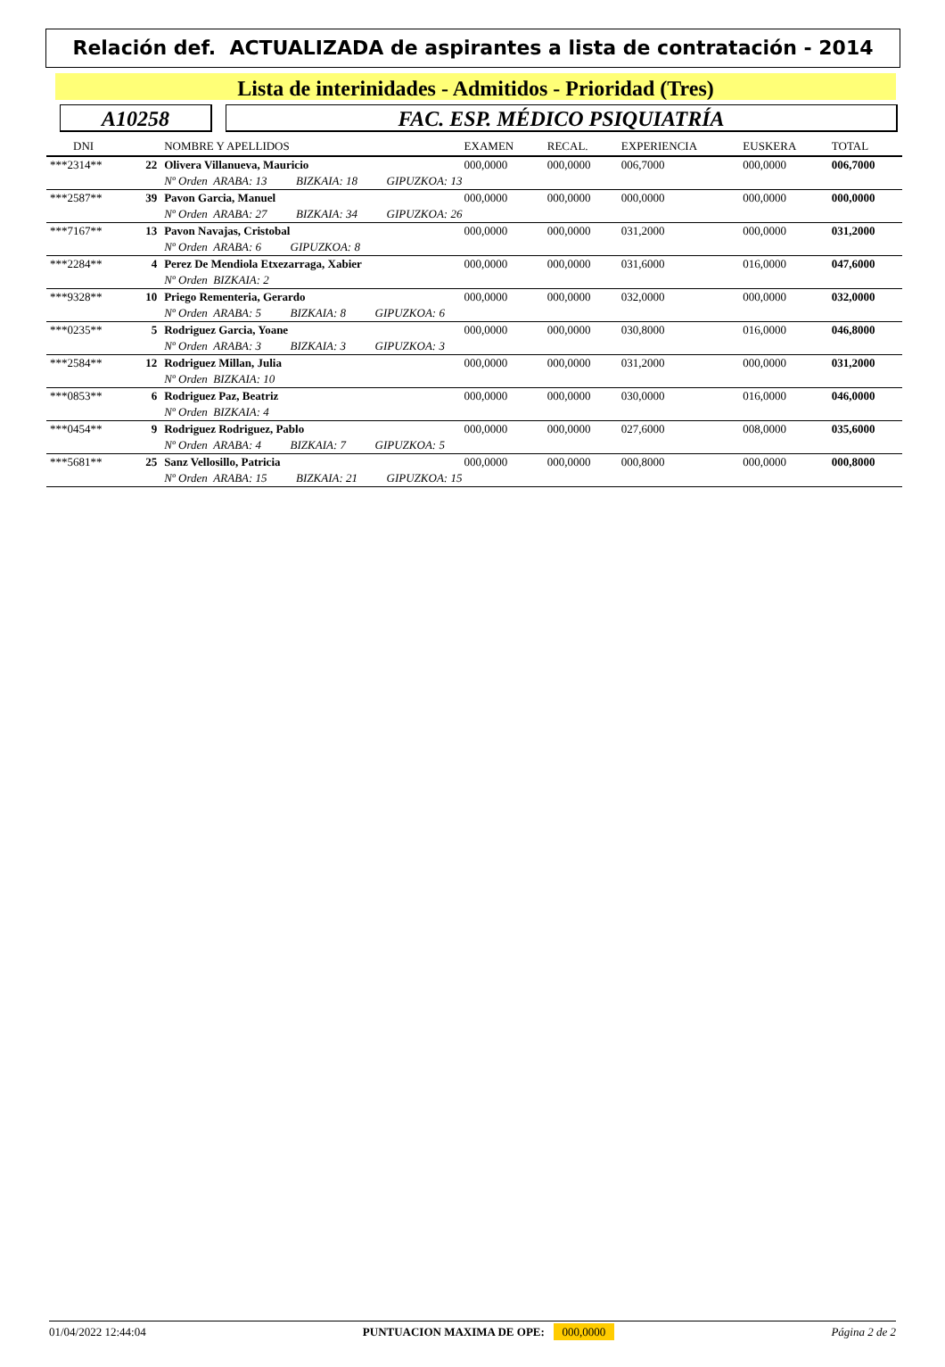Relación def. ACTUALIZADA de aspirantes a lista de contratación - 2014
Lista de interinidades - Admitidos - Prioridad (Tres)
A10258 FAC. ESP. MÉDICO PSIQUIATRÍA
| DNI | | NOMBRE Y APELLIDOS | EXAMEN | RECAL. | EXPERIENCIA | EUSKERA | TOTAL |
| --- | --- | --- | --- | --- | --- | --- | --- |
| ***2314** | 22 | Olivera Villanueva, Mauricio | 000,0000 | 000,0000 | 006,7000 | 000,0000 | 006,7000 |
| | | Nº Orden ARABA: 13 BIZKAIA: 18 GIPUZKOA: 13 | | | | | |
| ***2587** | 39 | Pavon Garcia, Manuel | 000,0000 | 000,0000 | 000,0000 | 000,0000 | 000,0000 |
| | | Nº Orden ARABA: 27 BIZKAIA: 34 GIPUZKOA: 26 | | | | | |
| ***7167** | 13 | Pavon Navajas, Cristobal | 000,0000 | 000,0000 | 031,2000 | 000,0000 | 031,2000 |
| | | Nº Orden ARABA: 6 GIPUZKOA: 8 | | | | | |
| ***2284** | 4 | Perez De Mendiola Etxezarraga, Xabier | 000,0000 | 000,0000 | 031,6000 | 016,0000 | 047,6000 |
| | | Nº Orden BIZKAIA: 2 | | | | | |
| ***9328** | 10 | Priego Rementeria, Gerardo | 000,0000 | 000,0000 | 032,0000 | 000,0000 | 032,0000 |
| | | Nº Orden ARABA: 5 BIZKAIA: 8 GIPUZKOA: 6 | | | | | |
| ***0235** | 5 | Rodriguez Garcia, Yoane | 000,0000 | 000,0000 | 030,8000 | 016,0000 | 046,8000 |
| | | Nº Orden ARABA: 3 BIZKAIA: 3 GIPUZKOA: 3 | | | | | |
| ***2584** | 12 | Rodriguez Millan, Julia | 000,0000 | 000,0000 | 031,2000 | 000,0000 | 031,2000 |
| | | Nº Orden BIZKAIA: 10 | | | | | |
| ***0853** | 6 | Rodriguez Paz, Beatriz | 000,0000 | 000,0000 | 030,0000 | 016,0000 | 046,0000 |
| | | Nº Orden BIZKAIA: 4 | | | | | |
| ***0454** | 9 | Rodriguez Rodriguez, Pablo | 000,0000 | 000,0000 | 027,6000 | 008,0000 | 035,6000 |
| | | Nº Orden ARABA: 4 BIZKAIA: 7 GIPUZKOA: 5 | | | | | |
| ***5681** | 25 | Sanz Vellosillo, Patricia | 000,0000 | 000,0000 | 000,8000 | 000,0000 | 000,8000 |
| | | Nº Orden ARABA: 15 BIZKAIA: 21 GIPUZKOA: 15 | | | | | |
01/04/2022 12:44:04 PUNTUACION MAXIMA DE OPE: 000,0000 Página 2 de 2